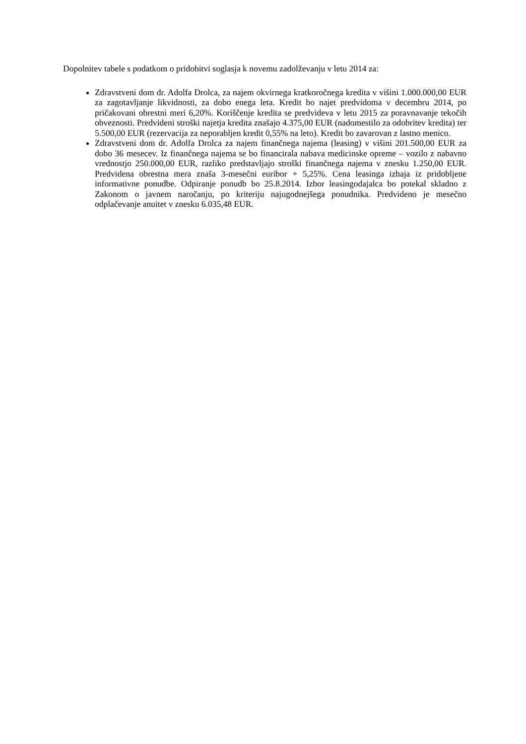Dopolnitev tabele s podatkom o pridobitvi soglasja k novemu zadolževanju v letu 2014 za:
Zdravstveni dom dr. Adolfa Drolca, za najem okvirnega kratkoročnega kredita v višini 1.000.000,00 EUR za zagotavljanje likvidnosti, za dobo enega leta. Kredit bo najet predvidoma v decembru 2014, po pričakovani obrestni meri 6,20%. Koriščenje kredita se predvideva v letu 2015 za poravnavanje tekočih obveznosti. Predvideni stroški najetja kredita znašajo 4.375,00 EUR (nadomestilo za odobritev kredita) ter 5.500,00 EUR (rezervacija za neporabljen kredit 0,55% na leto). Kredit bo zavarovan z lastno menico.
Zdravstveni dom dr. Adolfa Drolca za najem finančnega najema (leasing) v višini 201.500,00 EUR za dobo 36 mesecev. Iz finančnega najema se bo financirala nabava medicinske opreme – vozilo z nabavno vrednostjo 250.000,00 EUR, razliko predstavljajo stroški finančnega najema v znesku 1.250,00 EUR. Predvidena obrestna mera znaša 3-mesečni euribor + 5,25%. Cena leasinga izhaja iz pridobljene informativne ponudbe. Odpiranje ponudb bo 25.8.2014. Izbor leasingodajalca bo potekal skladno z Zakonom o javnem naročanju, po kriteriju najugodnejšega ponudnika. Predvideno je mesečno odplačevanje anuitet v znesku 6.035,48 EUR.